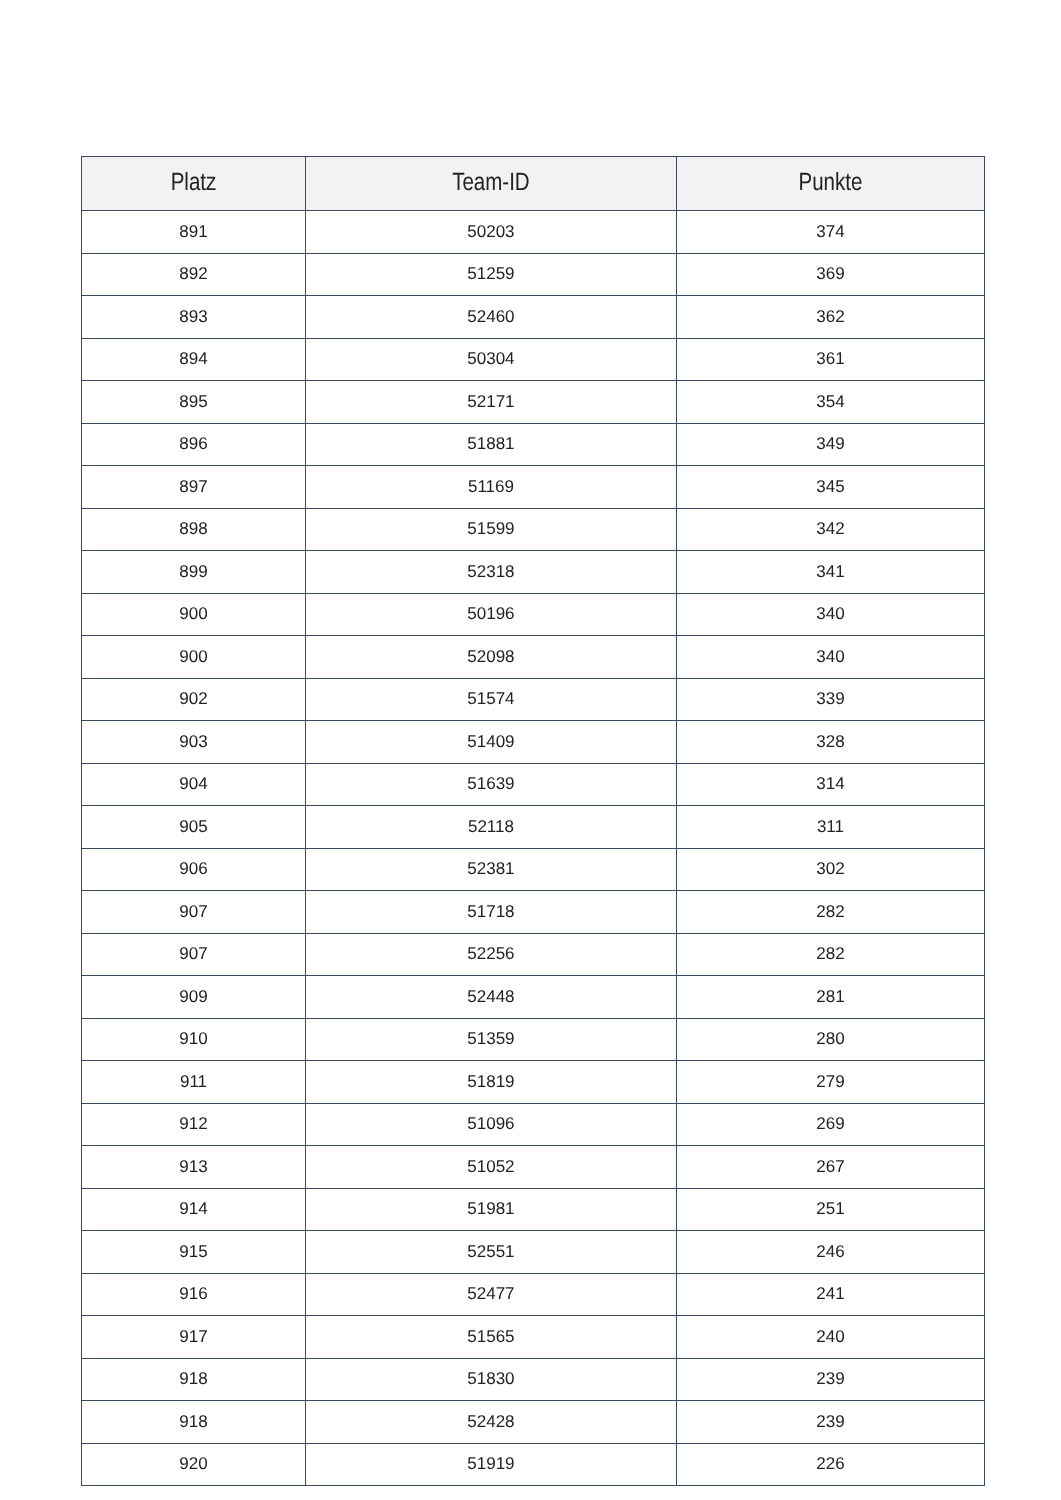| Platz | Team-ID | Punkte |
| --- | --- | --- |
| 891 | 50203 | 374 |
| 892 | 51259 | 369 |
| 893 | 52460 | 362 |
| 894 | 50304 | 361 |
| 895 | 52171 | 354 |
| 896 | 51881 | 349 |
| 897 | 51169 | 345 |
| 898 | 51599 | 342 |
| 899 | 52318 | 341 |
| 900 | 50196 | 340 |
| 900 | 52098 | 340 |
| 902 | 51574 | 339 |
| 903 | 51409 | 328 |
| 904 | 51639 | 314 |
| 905 | 52118 | 311 |
| 906 | 52381 | 302 |
| 907 | 51718 | 282 |
| 907 | 52256 | 282 |
| 909 | 52448 | 281 |
| 910 | 51359 | 280 |
| 911 | 51819 | 279 |
| 912 | 51096 | 269 |
| 913 | 51052 | 267 |
| 914 | 51981 | 251 |
| 915 | 52551 | 246 |
| 916 | 52477 | 241 |
| 917 | 51565 | 240 |
| 918 | 51830 | 239 |
| 918 | 52428 | 239 |
| 920 | 51919 | 226 |